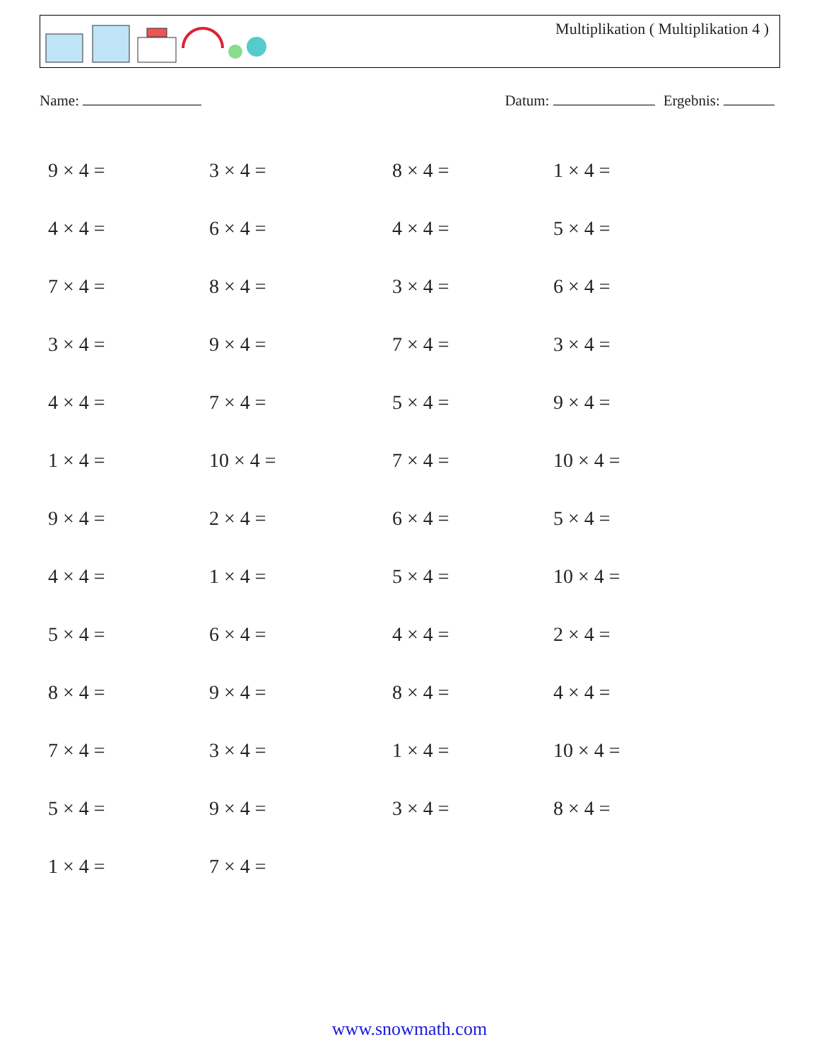Multiplikation ( Multiplikation 4 )
Name: Datum: Ergebnis:
| 9 × 4 = | 3 × 4 = | 8 × 4 = | 1 × 4 = |
| 4 × 4 = | 6 × 4 = | 4 × 4 = | 5 × 4 = |
| 7 × 4 = | 8 × 4 = | 3 × 4 = | 6 × 4 = |
| 3 × 4 = | 9 × 4 = | 7 × 4 = | 3 × 4 = |
| 4 × 4 = | 7 × 4 = | 5 × 4 = | 9 × 4 = |
| 1 × 4 = | 10 × 4 = | 7 × 4 = | 10 × 4 = |
| 9 × 4 = | 2 × 4 = | 6 × 4 = | 5 × 4 = |
| 4 × 4 = | 1 × 4 = | 5 × 4 = | 10 × 4 = |
| 5 × 4 = | 6 × 4 = | 4 × 4 = | 2 × 4 = |
| 8 × 4 = | 9 × 4 = | 8 × 4 = | 4 × 4 = |
| 7 × 4 = | 3 × 4 = | 1 × 4 = | 10 × 4 = |
| 5 × 4 = | 9 × 4 = | 3 × 4 = | 8 × 4 = |
| 1 × 4 = | 7 × 4 = | | |
www.snowmath.com